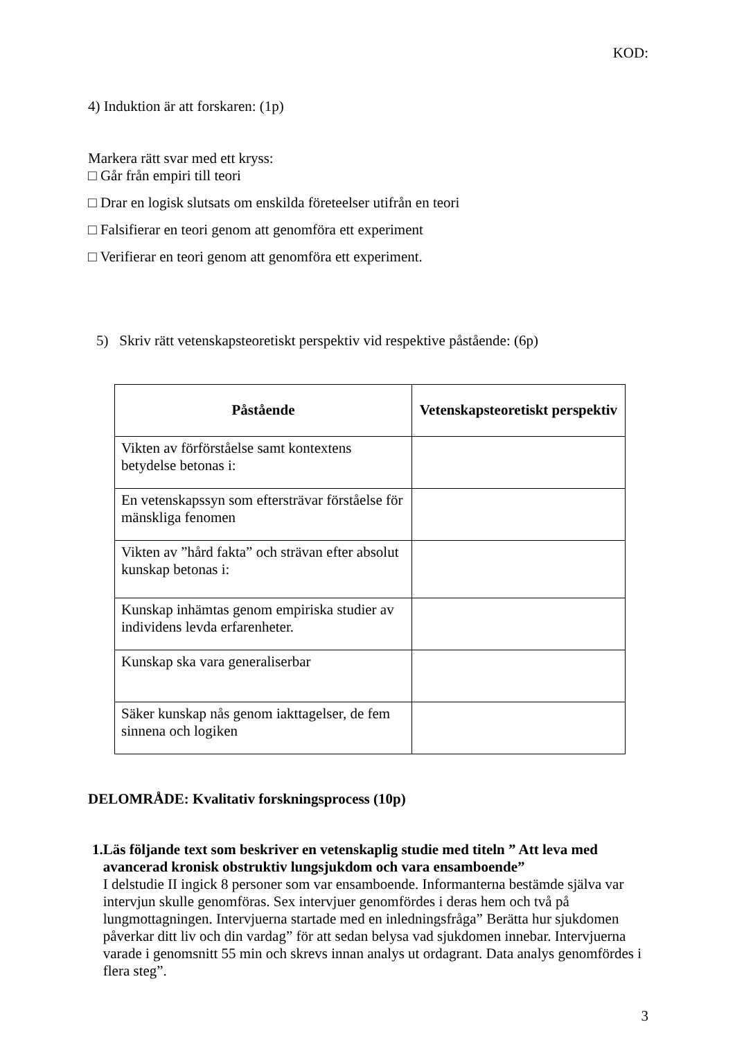KOD:
4) Induktion är att forskaren: (1p)
Markera rätt svar med ett kryss:
□ Går från empiri till teori
□ Drar en logisk slutsats om enskilda företeelser utifrån en teori
□ Falsifierar en teori genom att genomföra ett experiment
□ Verifierar en teori genom att genomföra ett experiment.
5) Skriv rätt vetenskapsteoretiskt perspektiv vid respektive påstående: (6p)
| Påstående | Vetenskapsteoretiskt perspektiv |
| --- | --- |
| Vikten av förförståelse samt kontextens betydelse betonas i: | |
| En vetenskapssyn som eftersträvar förståelse för mänskliga fenomen | |
| Vikten av ”hård fakta” och strävan efter absolut kunskap betonas i: | |
| Kunskap inhämtas genom empiriska studier av individens levda erfarenheter. | |
| Kunskap ska vara generaliserbar | |
| Säker kunskap nås genom iakttagelser, de fem sinnena och logiken | |
DELOMRÅDE: Kvalitativ forskningsprocess (10p)
1.
Läs följande text som beskriver en vetenskaplig studie med titeln ” Att leva med avancerad kronisk obstruktiv lungsjukdom och vara ensamboende”
I delstudie II ingick 8 personer som var ensamboende. Informanterna bestämde själva var intervjun skulle genomföras. Sex intervjuer genomfördes i deras hem och två på lungmottagningen. Intervjuerna startade med en inledningsfråga” Berätta hur sjukdomen påverkar ditt liv och din vardag” för att sedan belysa vad sjukdomen innebar. Intervjuerna varade i genomsnitt 55 min och skrevs innan analys ut ordagrant. Data analys genomfördes i flera steg”.
3